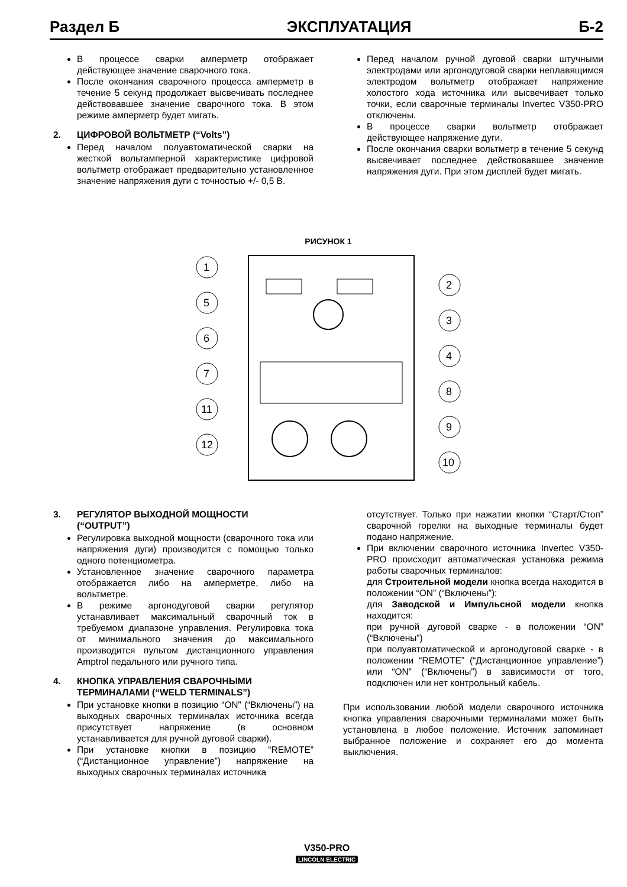Раздел Б ЭКСПЛУАТАЦИЯ Б-2
В процессе сварки амперметр отображает действующее значение сварочного тока.
После окончания сварочного процесса амперметр в течение 5 секунд продолжает высвечивать последнее действовавшее значение сварочного тока. В этом режиме амперметр будет мигать.
2. ЦИФРОВОЙ ВОЛЬТМЕТР (“Volts”)
Перед началом полуавтоматической сварки на жесткой вольтамперной характеристике цифровой вольтметр отображает предварительно установленное значение напряжения дуги с точностью +/- 0,5 В.
Перед началом ручной дуговой сварки штучными электродами или аргонодуговой сварки неплавящимся электродом вольтметр отображает напряжение холостого хода источника или высвечивает только точки, если сварочные терминалы Invertec V350-PRO отключены.
В процессе сварки вольтметр отображает действующее напряжение дуги.
После окончания сварки вольтметр в течение 5 секунд высвечивает последнее действовавшее значение напряжения дуги. При этом дисплей будет мигать.
РИСУНОК 1
1
2
3
4
5
6
7
8
9
10
11
12
3. РЕГУЛЯТОР ВЫХОДНОЙ МОЩНОСТИ
(“OUTPUT”)
Регулировка выходной мощности (сварочного тока или напряжения дуги) производится с помощью только одного потенциометра.
Установленное значение сварочного параметра отображается либо на амперметре, либо на вольтметре.
В режиме аргонодуговой сварки регулятор устанавливает максимальный сварочный ток в требуемом диапазоне управления. Регулировка тока от минимального значения до максимального производится пультом дистанционного управления Amptrol педального или ручного типа.
4. КНОПКА УПРАВЛЕНИЯ СВАРОЧНЫМИ
ТЕРМИНАЛАМИ (“WELD TERMINALS”)
При установке кнопки в позицию “ON” (“Включены”) на выходных сварочных терминалах источника всегда присутствует напряжение (в основном устанавливается для ручной дуговой сварки).
При установке кнопки в позицию “REMOTE” (“Дистанционное управление”) напряжение на выходных сварочных терминалах источника
отсутствует. Только при нажатии кнопки “Старт/Стоп” сварочной горелки на выходные терминалы будет подано напряжение.
При включении сварочного источника Invertec V350-PRO происходит автоматическая установка режима работы сварочных терминалов:
для Строительной модели кнопка всегда находится в положении “ON” (“Включены”);
для Заводской и Импульсной модели кнопка находится:
при ручной дуговой сварке - в положении “ON” (“Включены”)
при полуавтоматической и аргонодуговой сварке - в положении “REMOTE” (“Дистанционное управление”) или “ON” (“Включены”) в зависимости от того, подключен или нет контрольный кабель.
При использовании любой модели сварочного источника кнопка управления сварочными терминалами может быть установлена в любое положение. Источник запоминает выбранное положение и сохраняет его до момента выключения.
V350-PRO
LINCOLN ELECTRIC